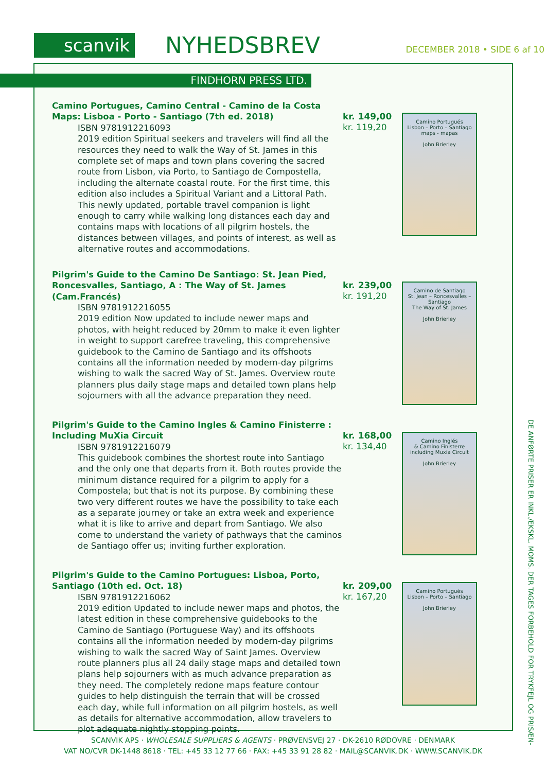scanvik NYHEDSBREV DECEMBER 2018 • SIDE 6 af 10
FINDHORN PRESS LTD.
Camino Portugues, Camino Central - Camino de la Costa Maps: Lisboa - Porto - Santiago (7th ed. 2018)
ISBN 9781912216093
2019 edition Spiritual seekers and travelers will find all the resources they need to walk the Way of St. James in this complete set of maps and town plans covering the sacred route from Lisbon, via Porto, to Santiago de Compostella, including the alternate coastal route. For the first time, this edition also includes a Spiritual Variant and a Littoral Path. This newly updated, portable travel companion is light enough to carry while walking long distances each day and contains maps with locations of all pilgrim hostels, the distances between villages, and points of interest, as well as alternative routes and accommodations.
kr. 149,00
kr. 119,20
Camino Portugués
Lisbon – Porto – Santiago
maps - mapas
John Brierley
Pilgrim's Guide to the Camino De Santiago: St. Jean Pied, Roncesvalles, Santiago, A : The Way of St. James (Cam.Francés)
ISBN 9781912216055
2019 edition Now updated to include newer maps and photos, with height reduced by 20mm to make it even lighter in weight to support carefree traveling, this comprehensive guidebook to the Camino de Santiago and its offshoots contains all the information needed by modern-day pilgrims wishing to walk the sacred Way of St. James. Overview route planners plus daily stage maps and detailed town plans help sojourners with all the advance preparation they need.
kr. 239,00
kr. 191,20
Camino de Santiago
St. Jean – Roncesvalles – Santiago
The Way of St. James
John Brierley
Pilgrim's Guide to the Camino Ingles & Camino Finisterre : Including MuXia Circuit
ISBN 9781912216079
This guidebook combines the shortest route into Santiago and the only one that departs from it. Both routes provide the minimum distance required for a pilgrim to apply for a Compostela; but that is not its purpose. By combining these two very different routes we have the possibility to take each as a separate journey or take an extra week and experience what it is like to arrive and depart from Santiago. We also come to understand the variety of pathways that the caminos de Santiago offer us; inviting further exploration.
kr. 168,00
kr. 134,40
Camino Inglés
& Camino Finisterre
including Muxía Circuit
John Brierley
Pilgrim's Guide to the Camino Portugues: Lisboa, Porto, Santiago (10th ed. Oct. 18)
ISBN 9781912216062
2019 edition Updated to include newer maps and photos, the latest edition in these comprehensive guidebooks to the Camino de Santiago (Portuguese Way) and its offshoots contains all the information needed by modern-day pilgrims wishing to walk the sacred Way of Saint James. Overview route planners plus all 24 daily stage maps and detailed town plans help sojourners with as much advance preparation as they need. The completely redone maps feature contour guides to help distinguish the terrain that will be crossed each day, while full information on all pilgrim hostels, as well as details for alternative accommodation, allow travelers to plot adequate nightly stopping points.
kr. 209,00
kr. 167,20
Camino Portugués
Lisbon – Porto – Santiago
John Brierley
DE ANFØRTE PRISER ER INKL./EKSKL. MOMS. DER TAGES FORBEHOLD FOR TRYKFEJL OG PRISÆN-
SCANVIK APS · WHOLESALE SUPPLIERS & AGENTS · PRØVENSVEJ 27 · DK-2610 RØDOVRE · DENMARK
VAT NO/CVR DK-1448 8618 · TEL: +45 33 12 77 66 · FAX: +45 33 91 28 82 · MAIL@SCANVIK.DK · WWW.SCANVIK.DK